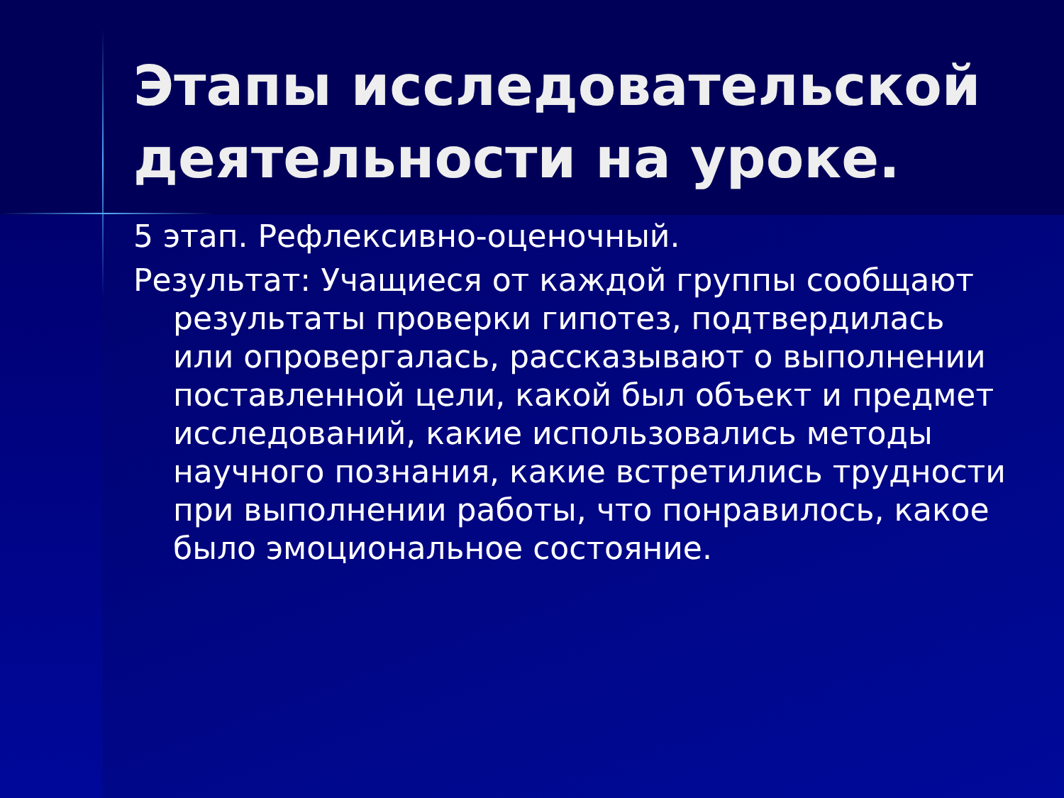Этапы исследовательской деятельности на уроке.
5 этап. Рефлексивно-оценочный.
Результат: Учащиеся от каждой группы сообщают результаты проверки гипотез, подтвердилась или опровергалась, рассказывают о выполнении поставленной цели, какой был объект и предмет исследований, какие использовались методы научного познания, какие встретились трудности при выполнении работы, что понравилось, какое было эмоциональное состояние.